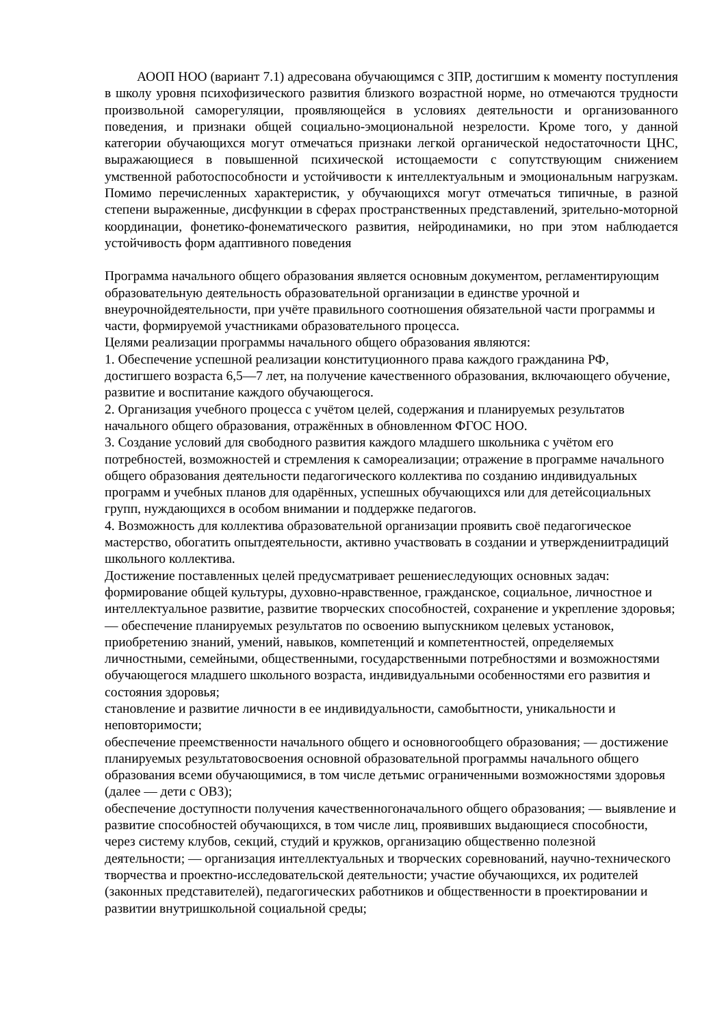АООП НОО (вариант 7.1) адресована обучающимся с ЗПР, достигшим к моменту поступления в школу уровня психофизического развития близкого возрастной норме, но отмечаются трудности произвольной саморегуляции, проявляющейся в условиях деятельности и организованного поведения, и признаки общей социально-эмоциональной незрелости. Кроме того, у данной категории обучающихся могут отмечаться признаки легкой органической недостаточности ЦНС, выражающиеся в повышенной психической истощаемости с сопутствующим снижением умственной работоспособности и устойчивости к интеллектуальным и эмоциональным нагрузкам. Помимо перечисленных характеристик, у обучающихся могут отмечаться типичные, в разной степени выраженные, дисфункции в сферах пространственных представлений, зрительно-моторной координации, фонетико-фонематического развития, нейродинамики, но при этом наблюдается устойчивость форм адаптивного поведения
Программа начального общего образования является основным документом, регламентирующим образовательную деятельность образовательной организации в единстве урочной и внеурочнойдеятельности, при учёте правильного соотношения обязательной части программы и части, формируемой участниками образовательного процесса.
Целями реализации программы начального общего образования являются:
1. Обеспечение успешной реализации конституционного права каждого гражданина РФ, достигшего возраста 6,5—7 лет, на получение качественного образования, включающего обучение, развитие и воспитание каждого обучающегося.
2. Организация учебного процесса с учётом целей, содержания и планируемых результатов начального общего образования, отражённых в обновленном ФГОС НОО.
3. Создание условий для свободного развития каждого младшего школьника с учётом его потребностей, возможностей и стремления к самореализации; отражение в программе начального общего образования деятельности педагогического коллектива по созданию индивидуальных программ и учебных планов для одарённых, успешных обучающихся или для детейсоциальных групп, нуждающихся в особом внимании и поддержке педагогов.
4. Возможность для коллектива образовательной организации проявить своё педагогическое мастерство, обогатить опытдеятельности, активно участвовать в создании и утверждениитрадиций школьного коллектива.
Достижение поставленных целей предусматривает решениеследующих основных задач: формирование общей культуры, духовно-нравственное, гражданское, социальное, личностное и интеллектуальное развитие, развитие творческих способностей, сохранение и укрепление здоровья; — обеспечение планируемых результатов по освоению выпускником целевых установок, приобретению знаний, умений, навыков, компетенций и компетентностей, определяемых личностными, семейными, общественными, государственными потребностями и возможностями обучающегося младшего школьного возраста, индивидуальными особенностями его развития и состояния здоровья;
становление и развитие личности в ее индивидуальности, самобытности, уникальности и неповторимости;
обеспечение преемственности начального общего и основногообщего образования; — достижение планируемых результатовосвоения основной образовательной программы начального общего образования всеми обучающимися, в том числе детьмис ограниченными возможностями здоровья (далее — дети с ОВЗ);
обеспечение доступности получения качественногоначального общего образования; — выявление и развитие способностей обучающихся, в том числе лиц, проявивших выдающиеся способности, через систему клубов, секций, студий и кружков, организацию общественно полезной деятельности; — организация интеллектуальных и творческих соревнований, научно-технического творчества и проектно-исследовательской деятельности; участие обучающихся, их родителей (законных представителей), педагогических работников и общественности в проектировании и развитии внутришкольной социальной среды;